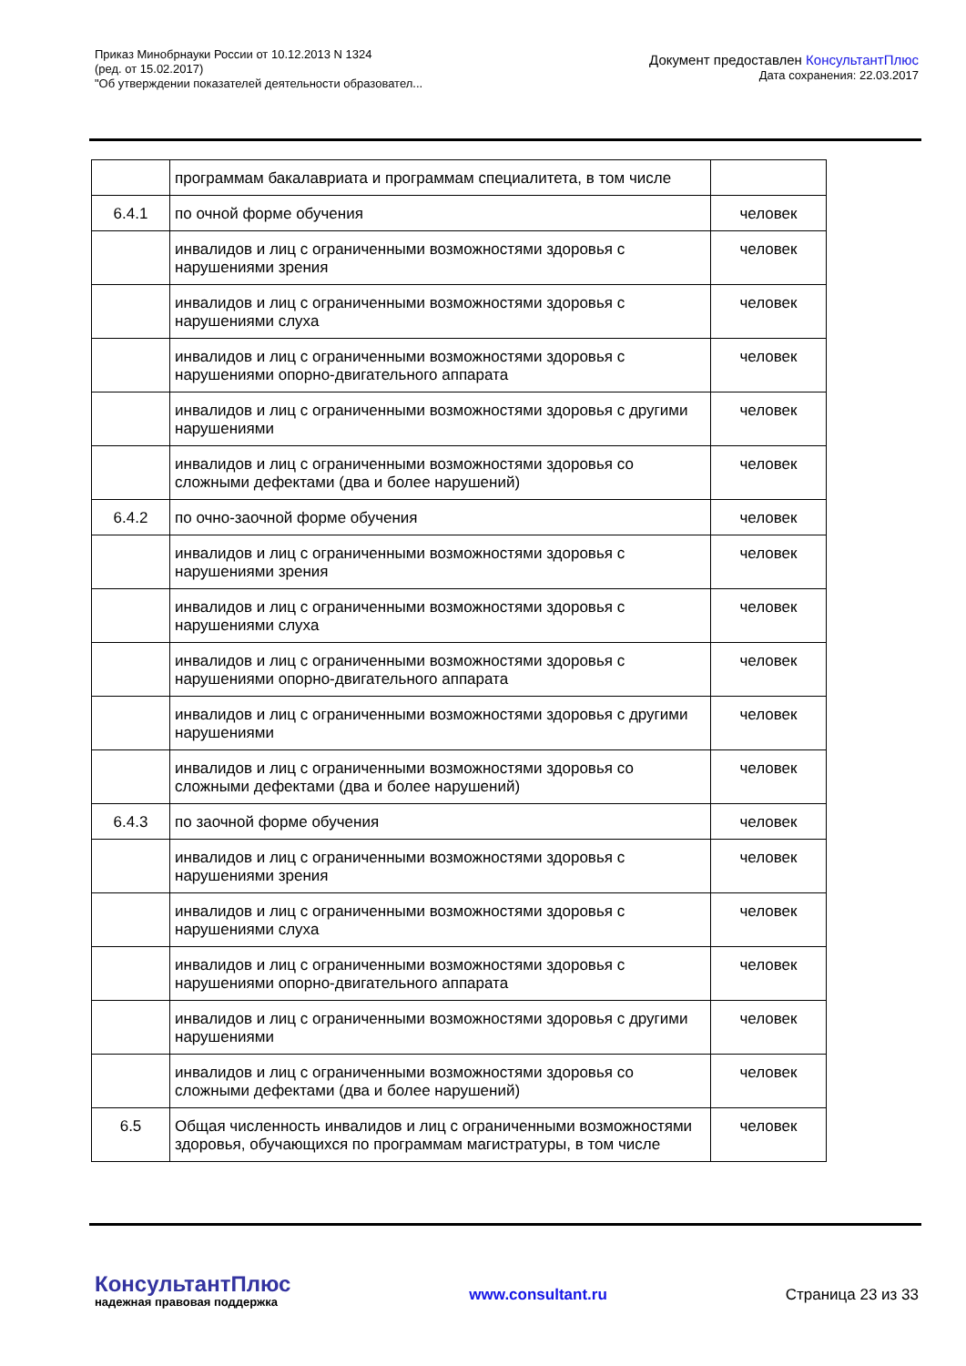Приказ Минобрнауки России от 10.12.2013 N 1324
(ред. от 15.02.2017)
"Об утверждении показателей деятельности образовател...
Документ предоставлен КонсультантПлюс
Дата сохранения: 22.03.2017
| | программам бакалавриата и программам специалитета, в том числе | |
| 6.4.1 | по очной форме обучения | человек |
| | инвалидов и лиц с ограниченными возможностями здоровья с нарушениями зрения | человек |
| | инвалидов и лиц с ограниченными возможностями здоровья с нарушениями слуха | человек |
| | инвалидов и лиц с ограниченными возможностями здоровья с нарушениями опорно-двигательного аппарата | человек |
| | инвалидов и лиц с ограниченными возможностями здоровья с другими нарушениями | человек |
| | инвалидов и лиц с ограниченными возможностями здоровья со сложными дефектами (два и более нарушений) | человек |
| 6.4.2 | по очно-заочной форме обучения | человек |
| | инвалидов и лиц с ограниченными возможностями здоровья с нарушениями зрения | человек |
| | инвалидов и лиц с ограниченными возможностями здоровья с нарушениями слуха | человек |
| | инвалидов и лиц с ограниченными возможностями здоровья с нарушениями опорно-двигательного аппарата | человек |
| | инвалидов и лиц с ограниченными возможностями здоровья с другими нарушениями | человек |
| | инвалидов и лиц с ограниченными возможностями здоровья со сложными дефектами (два и более нарушений) | человек |
| 6.4.3 | по заочной форме обучения | человек |
| | инвалидов и лиц с ограниченными возможностями здоровья с нарушениями зрения | человек |
| | инвалидов и лиц с ограниченными возможностями здоровья с нарушениями слуха | человек |
| | инвалидов и лиц с ограниченными возможностями здоровья с нарушениями опорно-двигательного аппарата | человек |
| | инвалидов и лиц с ограниченными возможностями здоровья с другими нарушениями | человек |
| | инвалидов и лиц с ограниченными возможностями здоровья со сложными дефектами (два и более нарушений) | человек |
| 6.5 | Общая численность инвалидов и лиц с ограниченными возможностями здоровья, обучающихся по программам магистратуры, в том числе | человек |
КонсультантПлюс
надежная правовая поддержка
www.consultant.ru Страница 23 из 33